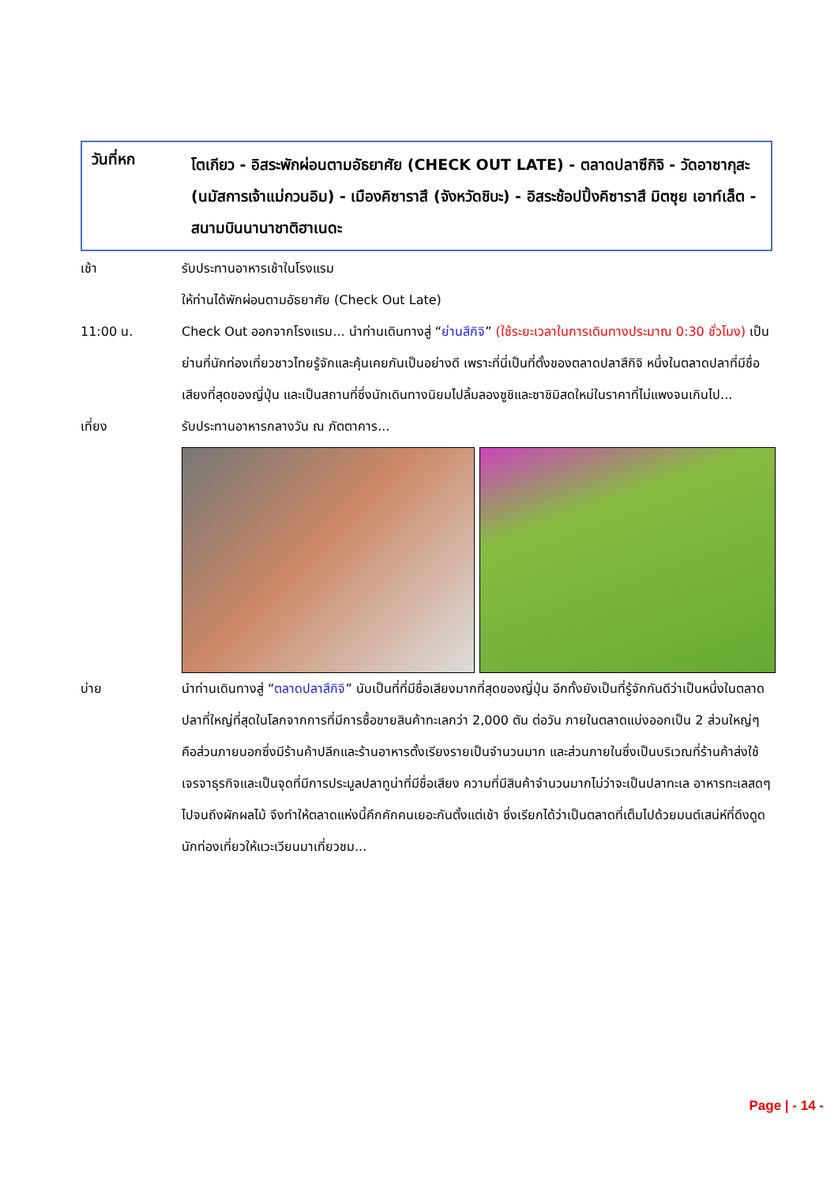วันที่หก
โตเกียว - อิสระพักผ่อนตามอัธยาศัย (CHECK OUT LATE) - ตลาดปลาซึกิจิ - วัดอาซากุสะ (นมัสการเจ้าแม่กวนอิม) - เมืองคิซาราสึ (จังหวัดชิบะ) - อิสระช้อปปิ้งคิซาราสึ มิตซุย เอาท์เล็ต - สนามบินนานาชาติฮาเนดะ
เช้า รับประทานอาหารเช้าในโรงแรม
ให้ท่านได้พักผ่อนตามอัธยาศัย (Check Out Late)
11:00 น. Check Out ออกจากโรงแรม... นำท่านเดินทางสู่ “ย่านสึกิจิ” (ใช้ระยะเวลาในการเดินทางประมาณ 0:30 ชั่วโมง) เป็นย่านที่นักท่องเที่ยวชาวไทยรู้จักและคุ้นเคยกันเป็นอย่างดี เพราะที่นี่เป็นที่ตั้งของตลาดปลาสึกิจิ หนึ่งในตลาดปลาที่มีชื่อเสียงที่สุดของญี่ปุ่น และเป็นสถานที่ซึ่งนักเดินทางนิยมไปลิ้มลองซูชิและซาชิมิสดใหม่ในราคาที่ไม่แพงจนเกินไป...
เที่ยง รับประทานอาหารกลางวัน ณ ภัตตาคาร...
บ่าย นำท่านเดินทางสู่ “ตลาดปลาสึกิจิ” นับเป็นที่ที่มีชื่อเสียงมากที่สุดของญี่ปุ่น อีกทั้งยังเป็นที่รู้จักกันดีว่าเป็นหนึ่งในตลาดปลาที่ใหญ่ที่สุดในโลกจากการที่มีการซื้อขายสินค้าทะเลกว่า 2,000 ตัน ต่อวัน ภายในตลาดแบ่งออกเป็น 2 ส่วนใหญ่ๆ คือส่วนภายนอกซึ่งมีร้านค้าปลีกและร้านอาหารตั้งเรียงรายเป็นจำนวนมาก และส่วนภายในซึ่งเป็นบริเวณที่ร้านค้าส่งใช้เจรจาธุรกิจและเป็นจุดที่มีการประมูลปลาทูน่าที่มีชื่อเสียง ความที่มีสินค้าจำนวนมากไม่ว่าจะเป็นปลาทะเล อาหารทะเลสดๆ ไปจนถึงผักผลไม้ จึงทำให้ตลาดแห่งนี้คึกคักคนเยอะกันตั้งแต่เช้า ซึ่งเรียกได้ว่าเป็นตลาดที่เต็มไปด้วยมนต์เสน่ห์ที่ดึงดูดนักท่องเที่ยวให้แวะเวียนมาเที่ยวชม...
Page | - 14 -